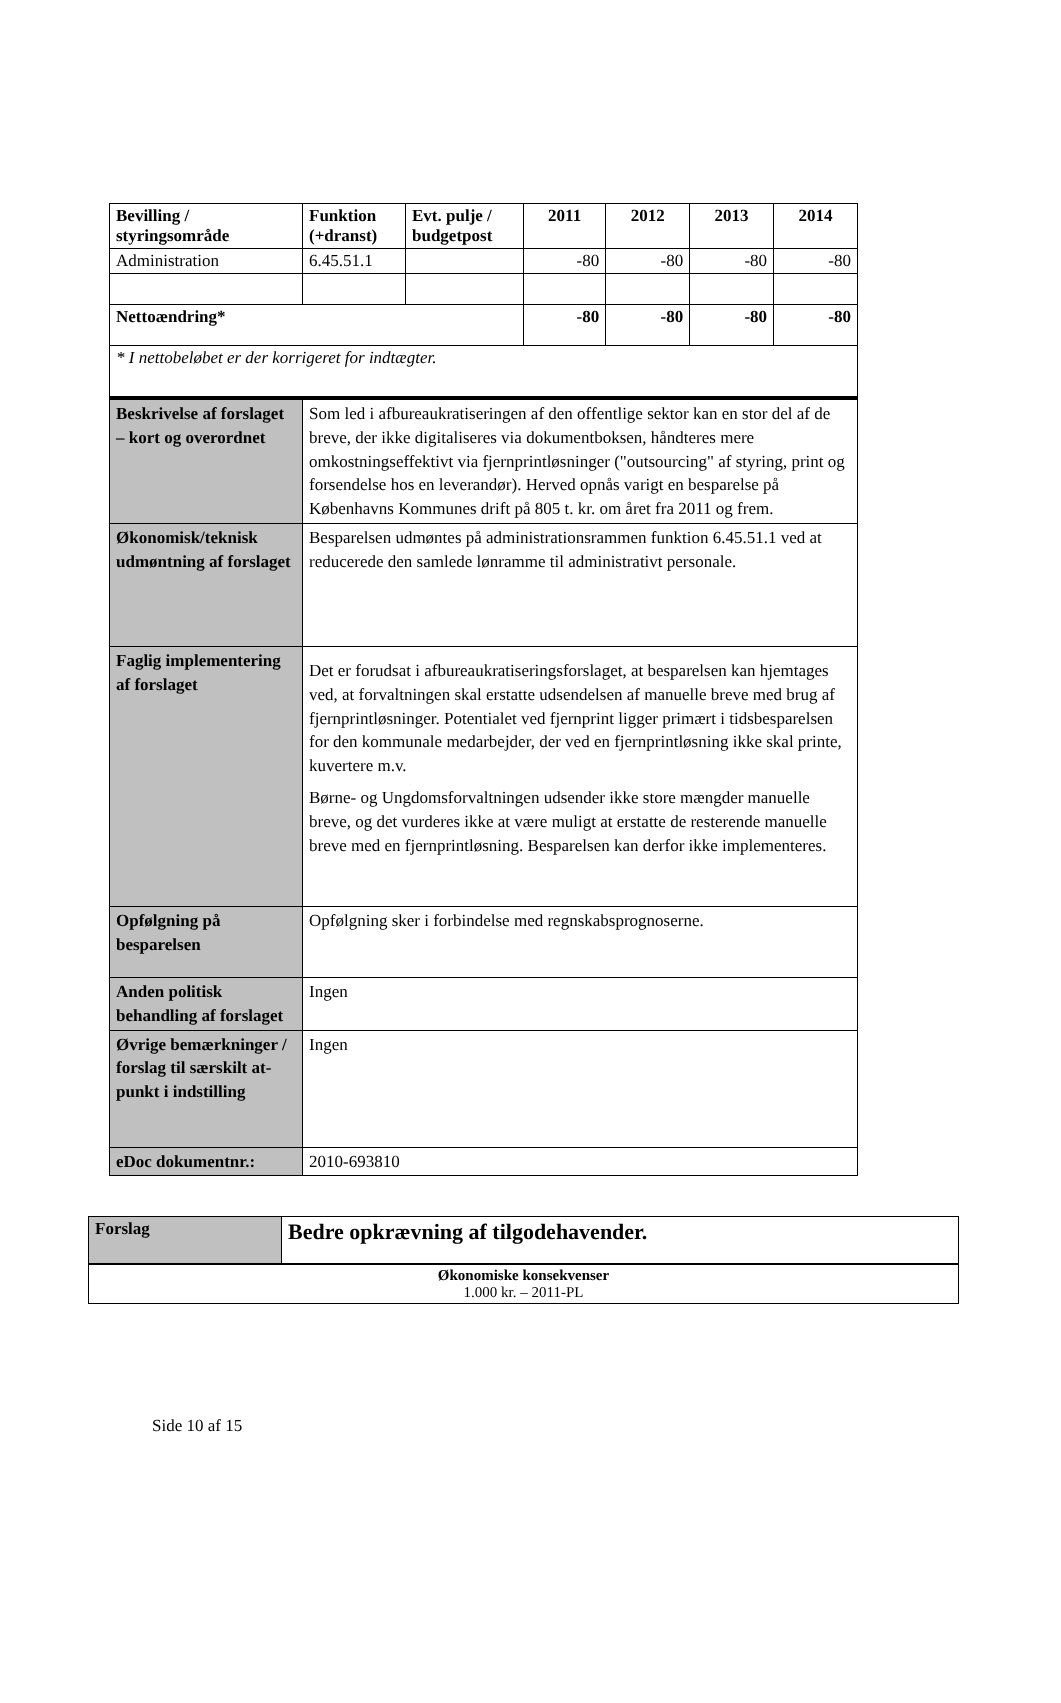| Bevilling / styringsområde | Funktion (+dranst) | Evt. pulje / budgetpost | 2011 | 2012 | 2013 | 2014 |
| --- | --- | --- | --- | --- | --- | --- |
| Administration | 6.45.51.1 | | -80 | -80 | -80 | -80 |
| Nettoændring* | | | -80 | -80 | -80 | -80 |
| * I nettobeløbet er der korrigeret for indtægter. | | | | | | |
| Beskrivelse af forslaget – kort og overordnet | Som led i afbureaukratiseringen af den offentlige sektor kan en stor del af de breve, der ikke digitaliseres via dokumentboksen, håndteres mere omkostningseffektivt via fjernprintløsninger ("outsourcing" af styring, print og forsendelse hos en leverandør). Herved opnås varigt en besparelse på Københavns Kommunes drift på 805 t. kr. om året fra 2011 og frem. |
| Økonomisk/teknisk udmøntning af forslaget | Besparelsen udmøntes på administrationsrammen funktion 6.45.51.1 ved at reducerede den samlede lønramme til administrativt personale. |
| Faglig implementering af forslaget | Det er forudsat i afbureaukratiseringsforslaget, at besparelsen kan hjemtages ved, at forvaltningen skal erstatte udsendelsen af manuelle breve med brug af fjernprintløsninger. Potentialet ved fjernprint ligger primært i tidsbesparelsen for den kommunale medarbejder, der ved en fjernprintløsning ikke skal printe, kuvertere m.v. Børne- og Ungdomsforvaltningen udsender ikke store mængder manuelle breve, og det vurderes ikke at være muligt at erstatte de resterende manuelle breve med en fjernprintløsning. Besparelsen kan derfor ikke implementeres. |
| Opfølgning på besparelsen | Opfølgning sker i forbindelse med regnskabsprognoserne. |
| Anden politisk behandling af forslaget | Ingen |
| Øvrige bemærkninger / forslag til særskilt at-punkt i indstilling | Ingen |
| eDoc dokumentnr.: | 2010-693810 |
| Forslag | Bedre opkrævning af tilgodehavender. |
| Økonomiske konsekvenser 1.000 kr. – 2011-PL | |
Side 10 af 15